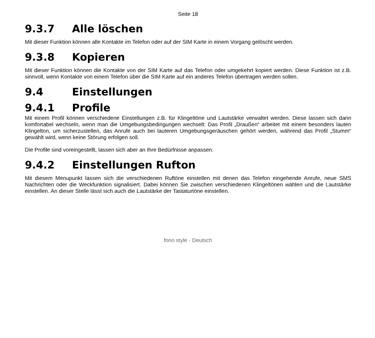Seite 18
9.3.7 Alle löschen
Mit dieser Funktion können alle Kontakte im Telefon oder auf der SIM Karte in einem Vorgang gelöscht werden.
9.3.8 Kopieren
Mit dieser Funktion können die Kontakte von der SIM Karte auf das Telefon oder umgekehrt kopiert werden. Diese Funktion ist z.B. sinnvoll, wenn Kontakte von einem Telefon über die SIM Karte auf ein anderes Telefon übertragen werden sollen.
9.4 Einstellungen
9.4.1 Profile
Mit einem Profil können verschiedene Einstellungen z.B. für Klingeltöne und Lautstärke verwaltet werden. Diese lassen sich dann komfortabel wechseln, wenn man die Umgebungsbedingungen wechselt: Das Profil „Draußen“ arbeitet mit einem besonders lauten Klingelton, um sicherzustellen, das Anrufe auch bei lauteren Umgebungsgeräuschen gehört werden, während das Profil „Stumm“ gewählt wird, wenn keine Störung erfolgen soll.
Die Profile sind voreingestellt, lassen sich aber an Ihre Bedürfnisse anpassen.
9.4.2 Einstellungen Rufton
Mit diesem Menupunkt lassen sich die verschiedenen Ruftöne einstellen mit denen das Telefon eingehende Anrufe, neue SMS Nachrichten oder die Weckfunktion signalisiert. Dabei können Sie zwischen verschiedenen Klingeltönen wählen und die Lautstärke einstellen. An dieser Stelle lässt sich auch die Lautstärke der Tastaturtöne einstellen.
fono style - Deutsch